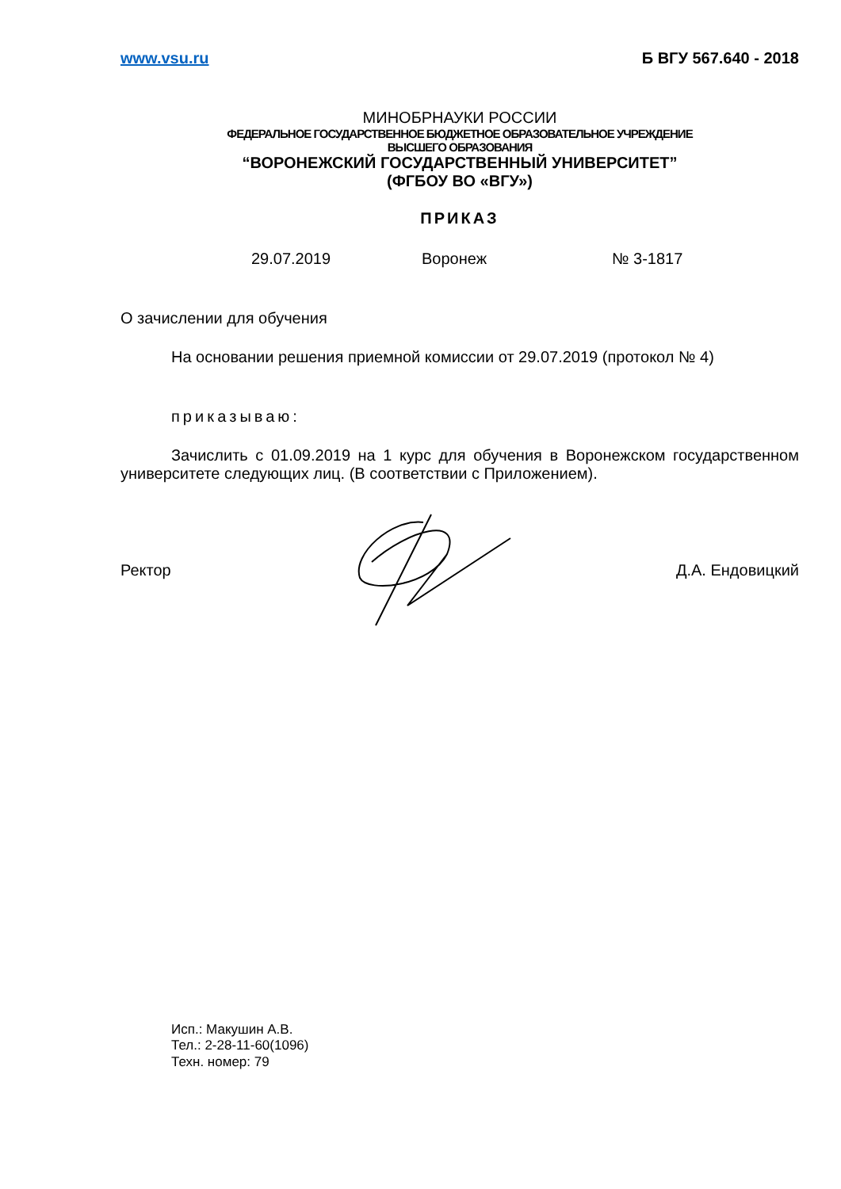www.vsu.ru Б ВГУ 567.640 - 2018
МИНОБРНАУКИ РОССИИ
ФЕДЕРАЛЬНОЕ ГОСУДАРСТВЕННОЕ БЮДЖЕТНОЕ ОБРАЗОВАТЕЛЬНОЕ УЧРЕЖДЕНИЕ
ВЫСШЕГО ОБРАЗОВАНИЯ
“ВОРОНЕЖСКИЙ ГОСУДАРСТВЕННЫЙ УНИВЕРСИТЕТ”
(ФГБОУ ВО «ВГУ»)
ПРИКАЗ
29.07.2019 Воронеж № 3-1817
О зачислении для обучения
На основании решения приемной комиссии от 29.07.2019 (протокол № 4)
приказываю:
Зачислить с 01.09.2019 на 1 курс для обучения в Воронежском государственном университете следующих лиц. (В соответствии с Приложением).
Ректор Д.А. Ендовицкий
Исп.: Макушин А.В.
Тел.: 2-28-11-60(1096)
Техн. номер: 79